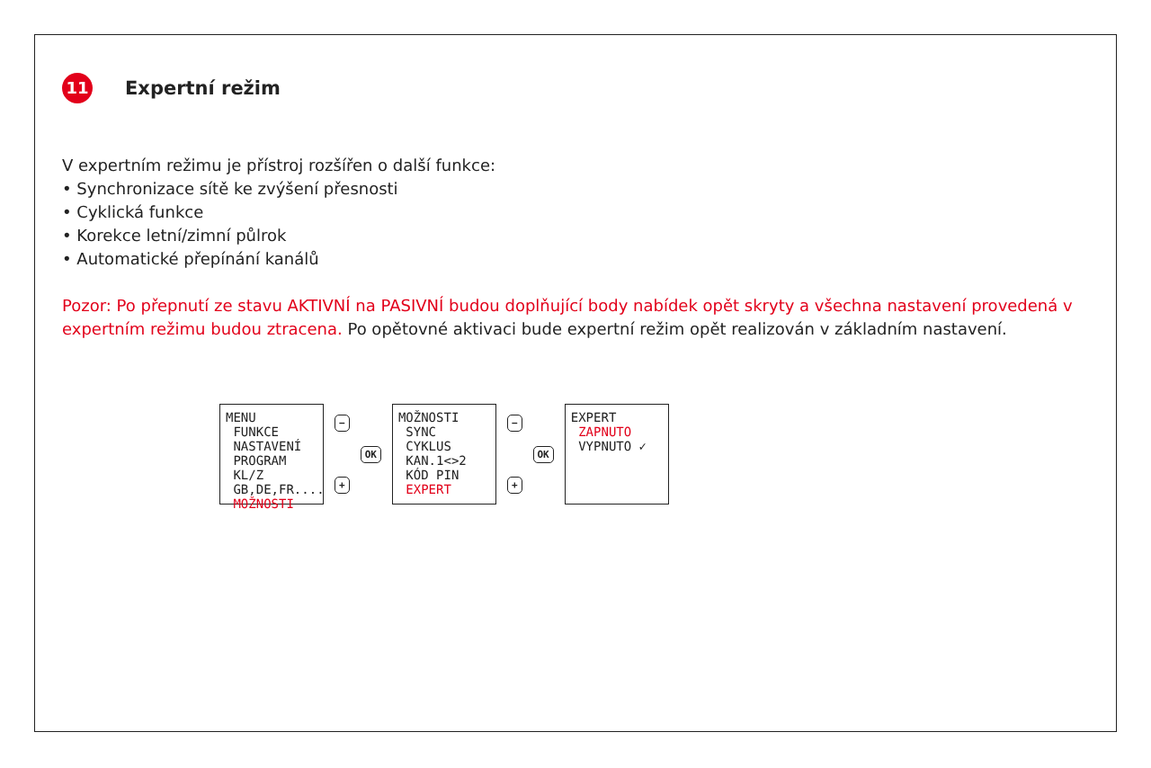11 Expertní režim
V expertním režimu je přístroj rozšířen o další funkce:
• Synchronizace sítě ke zvýšení přesnosti
• Cyklická funkce
• Korekce letní/zimní půlrok
• Automatické přepínání kanálů
Pozor: Po přepnutí ze stavu AKTIVNÍ na PASIVNÍ budou doplňující body nabídek opět skryty a všechna nastavení provedená v expertním režimu budou ztracena. Po opětovné aktivaci bude expertní režim opět realizován v základním nastavení.
MENU
FUNKCE
NASTAVENÍ
PROGRAM
KL/Z
GB,DE,FR....
MOŽNOSTI
−
+
OK
MOŽNOSTI
SYNC
CYKLUS
KAN.1<>2
KÓD PIN
EXPERT
−
+
OK
EXPERT
ZAPNUTO
VYPNUTO ✓